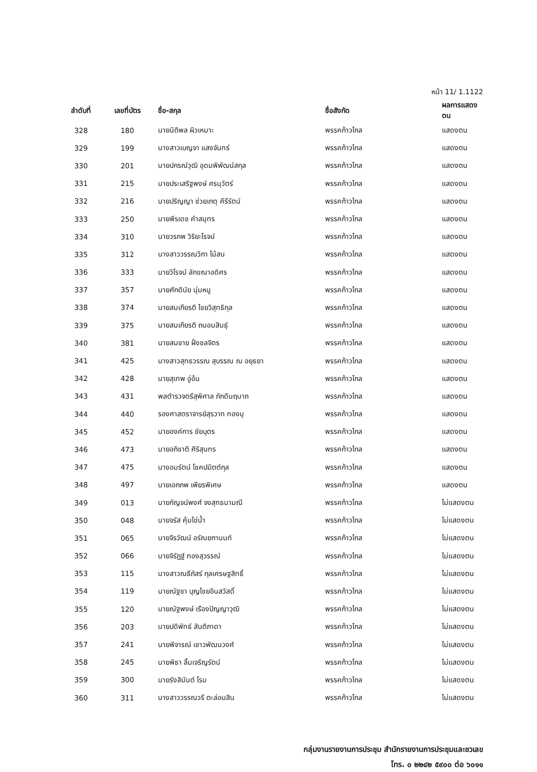หน้า 11/ 1.1122
| ลำดับที่ | เลขที่บัตร | ชื่อ-สกุล | ชื่อสังกัด | ผลการแสดงตน |
| --- | --- | --- | --- | --- |
| 328 | 180 | นายนิติพล ผิวเหมาะ | พรรคก้าวไกล | แสดงตน |
| 329 | 199 | นางสาวเบญจา แสงจันทร์ | พรรคก้าวไกล | แสดงตน |
| 330 | 201 | นายปกรณ์วุฒิ อุดมพิพัฒน์สกุล | พรรคก้าวไกล | แสดงตน |
| 331 | 215 | นายประเสริฐพงษ์ ศรนุวัตร์ | พรรคก้าวไกล | แสดงตน |
| 332 | 216 | นายปริญญา ช่วยเกตุ คีรีรัตน์ | พรรคก้าวไกล | แสดงตน |
| 333 | 250 | นายพีรเดช คำสมุทร | พรรคก้าวไกล | แสดงตน |
| 334 | 310 | นายวรภพ วิริยะโรจน์ | พรรคก้าวไกล | แสดงตน |
| 335 | 312 | นางสาววรรณวิภา ไม้สน | พรรคก้าวไกล | แสดงตน |
| 336 | 333 | นายวิโรจน์ ลักขณาอดิศร | พรรคก้าวไกล | แสดงตน |
| 337 | 357 | นายศักดินัย นุ่มหนู | พรรคก้าวไกล | แสดงตน |
| 338 | 374 | นายสมเกียรติ ไชยวิสุทธิกุล | พรรคก้าวไกล | แสดงตน |
| 339 | 375 | นายสมเกียรติ ถนอมสินธุ์ | พรรคก้าวไกล | แสดงตน |
| 340 | 381 | นายสมชาย ฝั่งชลจิตร | พรรคก้าวไกล | แสดงตน |
| 341 | 425 | นางสาวสุทธวรรณ สุบรรณ ณ อยุธยา | พรรคก้าวไกล | แสดงตน |
| 342 | 428 | นายสุเทพ อู่อ้น | พรรคก้าวไกล | แสดงตน |
| 343 | 431 | พลตำรวจตรีสุพิศาล ภักดีนฤนาถ | พรรคก้าวไกล | แสดงตน |
| 344 | 440 | รองศาสตราจารย์สุรวาท ทองบุ | พรรคก้าวไกล | แสดงตน |
| 345 | 452 | นายองค์การ ชัยบุตร | พรรคก้าวไกล | แสดงตน |
| 346 | 473 | นายอภิชาติ ศิริสุนทร | พรรคก้าวไกล | แสดงตน |
| 347 | 475 | นางอมรัตน์ โชคปมิตต์กุล | พรรคก้าวไกล | แสดงตน |
| 348 | 497 | นายเอกภพ เพียรพิเศษ | พรรคก้าวไกล | แสดงตน |
| 349 | 013 | นายกัญจน์พงศ์ จงสุทธนามณี | พรรคก้าวไกล | ไม่แสดงตน |
| 350 | 048 | นายจรัส คุ้มไข่น้ำ | พรรคก้าวไกล | ไม่แสดงตน |
| 351 | 065 | นายจิรวัฒน์ อรัณยกานนท์ | พรรคก้าวไกล | ไม่แสดงตน |
| 352 | 066 | นายจิรัฏฐ์ ทองสุวรรณ์ | พรรคก้าวไกล | ไม่แสดงตน |
| 353 | 115 | นางสาวณธีภัสร์ กุลเศรษฐสิทธิ์ | พรรคก้าวไกล | ไม่แสดงตน |
| 354 | 119 | นายณัฐชา บุญไชยอินสวัสดิ์ | พรรคก้าวไกล | ไม่แสดงตน |
| 355 | 120 | นายณัฐพงษ์ เรืองปัญญาวุฒิ | พรรคก้าวไกล | ไม่แสดงตน |
| 356 | 203 | นายปดิพัทธ์ สันติภาดา | พรรคก้าวไกล | ไม่แสดงตน |
| 357 | 241 | นายพิจารณ์ เชาวพัฒนวงศ์ | พรรคก้าวไกล | ไม่แสดงตน |
| 358 | 245 | นายพิธา ลิ้มเจริญรัตน์ | พรรคก้าวไกล | ไม่แสดงตน |
| 359 | 300 | นายรังสิมันต์ โรม | พรรคก้าวไกล | ไม่แสดงตน |
| 360 | 311 | นางสาววรรณวรี ตะล่อมสิน | พรรคก้าวไกล | ไม่แสดงตน |
กลุ่มงานรายงานการประชุม สำนักรายงานการประชุมและชวเลข
โทร. ๐ ๒๒๔๒ ๕๙๐๐ ต่อ ๖๐๑๑